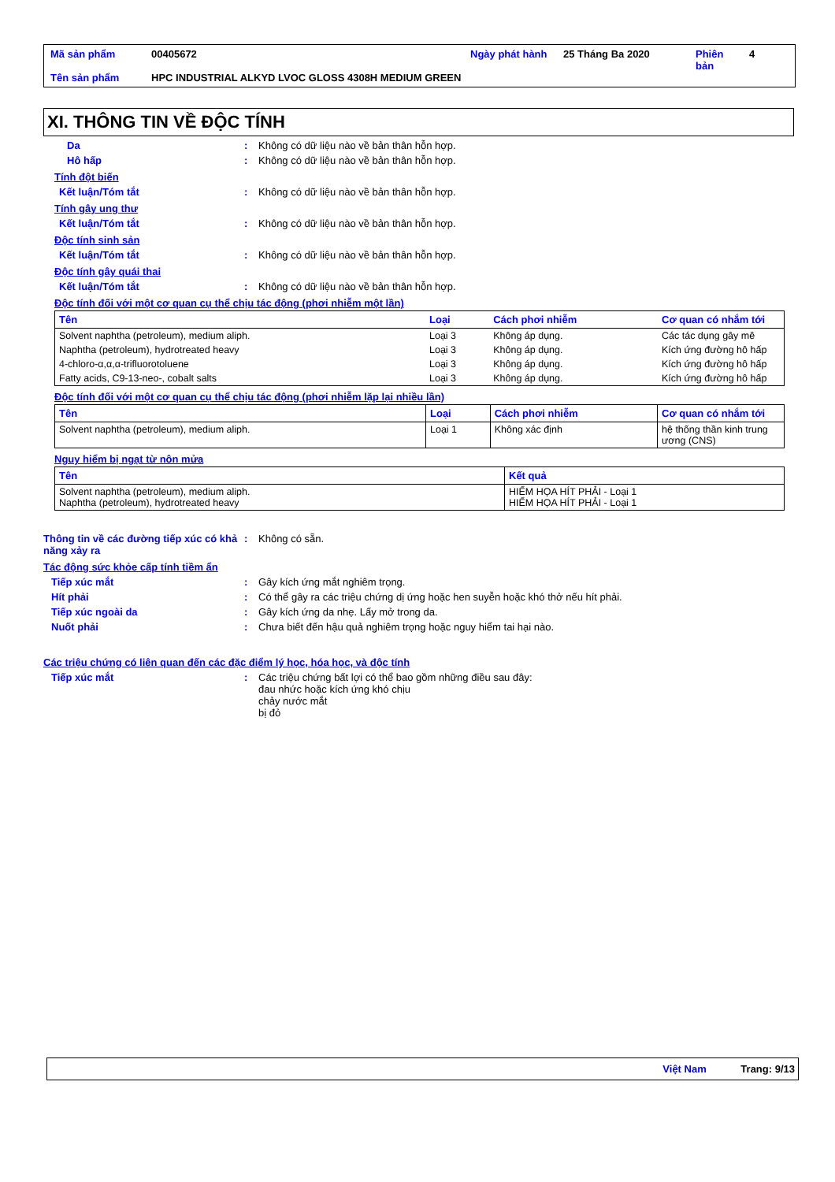| Mã sản phẩm | 00405672 | Ngày phát hành | 25 Tháng Ba 2020 | Phiên bản | 4 |
| Tên sản phẩm | HPC INDUSTRIAL ALKYD LVOC GLOSS 4308H MEDIUM GREEN | | | | |
XI. THÔNG TIN VỀ ĐỘC TÍNH
Da: Không có dữ liệu nào về bản thân hỗn hợp.
Hô hấp: Không có dữ liệu nào về bản thân hỗn hợp.
Tính đột biến
Kết luận/Tóm tắt: Không có dữ liệu nào về bản thân hỗn hợp.
Tính gây ung thư
Kết luận/Tóm tắt: Không có dữ liệu nào về bản thân hỗn hợp.
Độc tính sinh sản
Kết luận/Tóm tắt: Không có dữ liệu nào về bản thân hỗn hợp.
Độc tính gây quái thai
Kết luận/Tóm tắt: Không có dữ liệu nào về bản thân hỗn hợp.
Độc tính đối với một cơ quan cụ thể chịu tác động (phơi nhiễm một lần)
| Tên | Loại | Cách phơi nhiễm | Cơ quan có nhắm tới |
| --- | --- | --- | --- |
| Solvent naphtha (petroleum), medium aliph. | Loại 3 | Không áp dụng. | Các tác dụng gây mê |
| Naphtha (petroleum), hydrotreated heavy | Loại 3 | Không áp dụng. | Kích ứng đường hô hấp |
| 4-chloro-α,α,α-trifluorotoluene | Loại 3 | Không áp dụng. | Kích ứng đường hô hấp |
| Fatty acids, C9-13-neo-, cobalt salts | Loại 3 | Không áp dụng. | Kích ứng đường hô hấp |
Độc tính đối với một cơ quan cụ thể chịu tác động (phơi nhiễm lặp lại nhiều lần)
| Tên | Loại | Cách phơi nhiễm | Cơ quan có nhắm tới |
| --- | --- | --- | --- |
| Solvent naphtha (petroleum), medium aliph. | Loại 1 | Không xác định | hệ thống thần kinh trung ương (CNS) |
Nguy hiểm bị ngạt từ nôn mửa
| Tên | Kết quả |
| --- | --- |
| Solvent naphtha (petroleum), medium aliph. Naphtha (petroleum), hydrotreated heavy | HIỂM HỌA HÍT PHẢI - Loại 1 HIỂM HỌA HÍT PHẢI - Loại 1 |
Thông tin về các đường tiếp xúc có khả năng xảy ra: Không có sẵn.
Tác động sức khỏe cấp tính tiềm ẩn
Tiếp xúc mắt: Gây kích ứng mắt nghiêm trọng.
Hít phải: Có thể gây ra các triệu chứng dị ứng hoặc hen suyễn hoặc khó thở nếu hít phải.
Tiếp xúc ngoài da: Gây kích ứng da nhẹ. Lấy mở trong da.
Nuốt phải: Chưa biết đến hậu quả nghiêm trọng hoặc nguy hiểm tai hại nào.
Các triệu chứng có liên quan đến các đặc điểm lý học, hóa học, và độc tính
Tiếp xúc mắt: Các triệu chứng bất lợi có thể bao gồm những điều sau đây:
đau nhức hoặc kích ứng khó chịu
chảy nước mắt
bị đỏ
Việt Nam Trang: 9/13